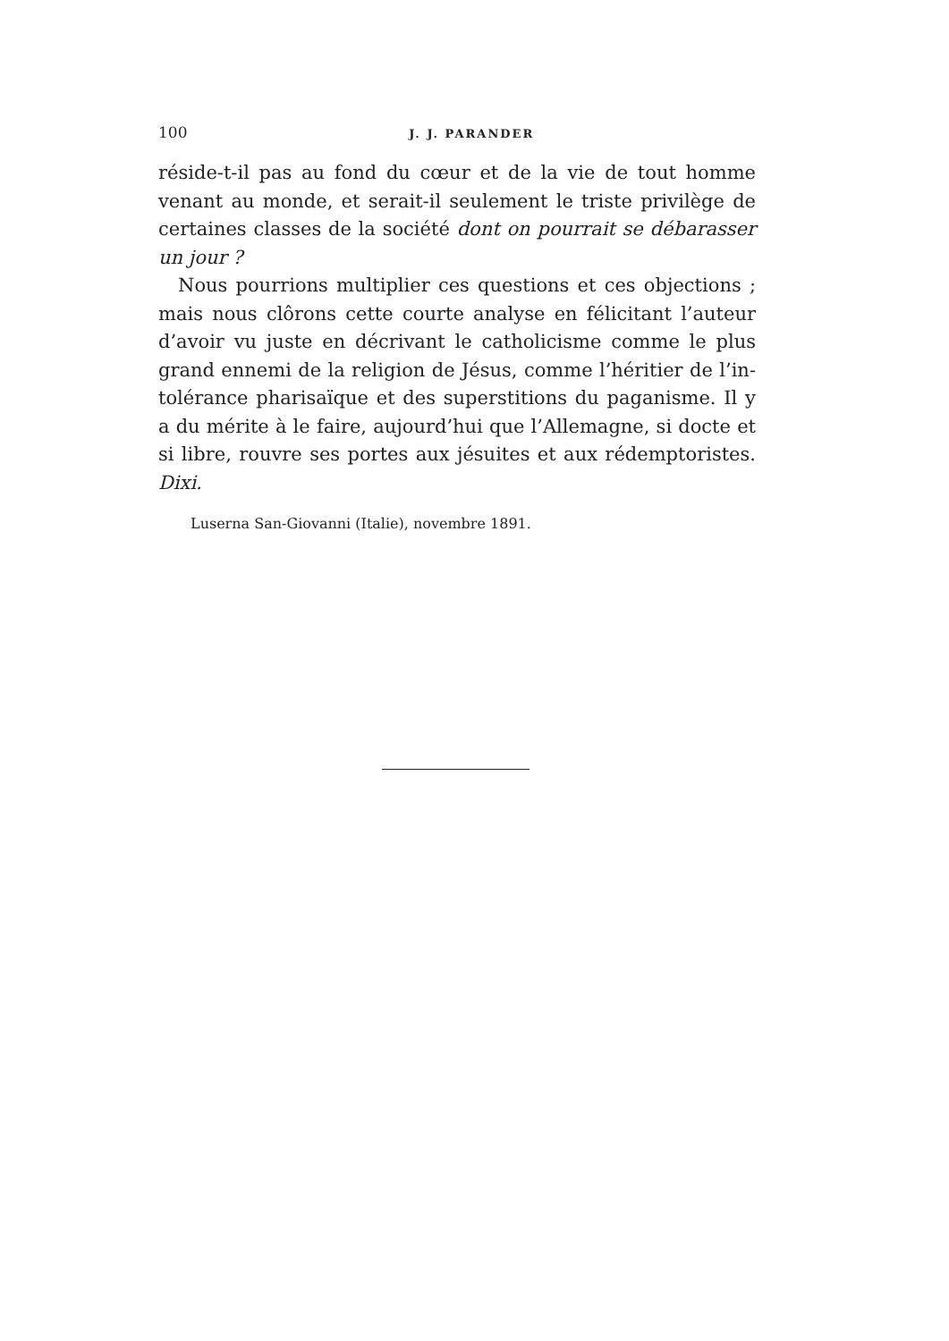100
J. J. PARANDER
réside-t-il pas au fond du cœur et de la vie de tout homme venant au monde, et serait-il seulement le triste privilège de certaines classes de la société dont on pourrait se débarasser un jour ?
Nous pourrions multiplier ces questions et ces objections ; mais nous clôrons cette courte analyse en félicitant l’auteur d’avoir vu juste en décrivant le catholicisme comme le plus grand ennemi de la religion de Jésus, comme l’héritier de l’in-tolérance pharisaïque et des superstitions du paganisme. Il y a du mérite à le faire, aujourd’hui que l’Allemagne, si docte et si libre, rouvre ses portes aux jésuites et aux rédemptoristes. Dixi.
Luserna San-Giovanni (Italie), novembre 1891.